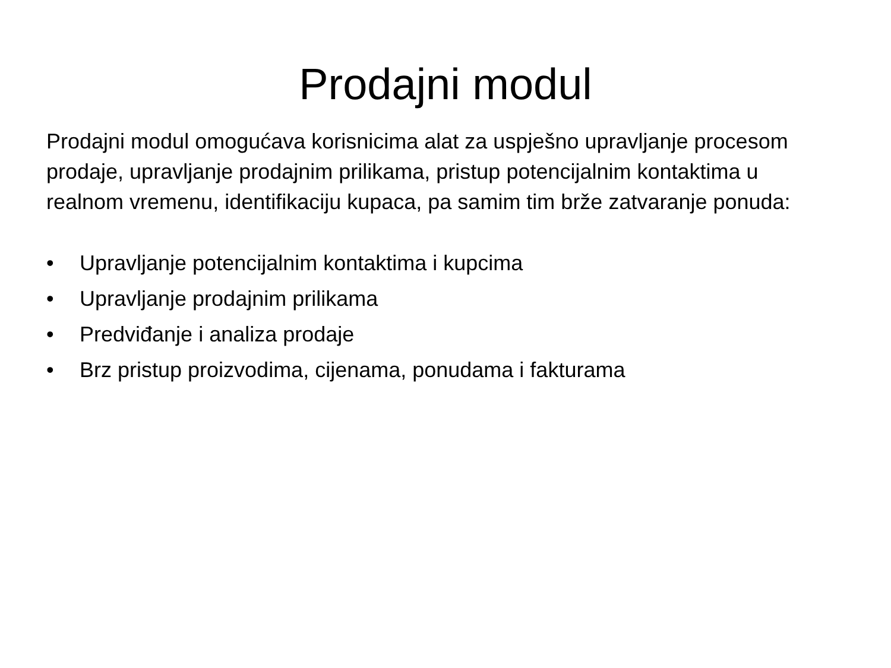Prodajni modul
Prodajni modul omogućava korisnicima alat za uspješno upravljanje procesom prodaje, upravljanje prodajnim prilikama, pristup potencijalnim kontaktima u realnom vremenu, identifikaciju kupaca, pa samim tim brže zatvaranje ponuda:
• Upravljanje potencijalnim kontaktima i kupcima
• Upravljanje prodajnim prilikama
• Predviđanje i analiza prodaje
• Brz pristup proizvodima, cijenama, ponudama i fakturama